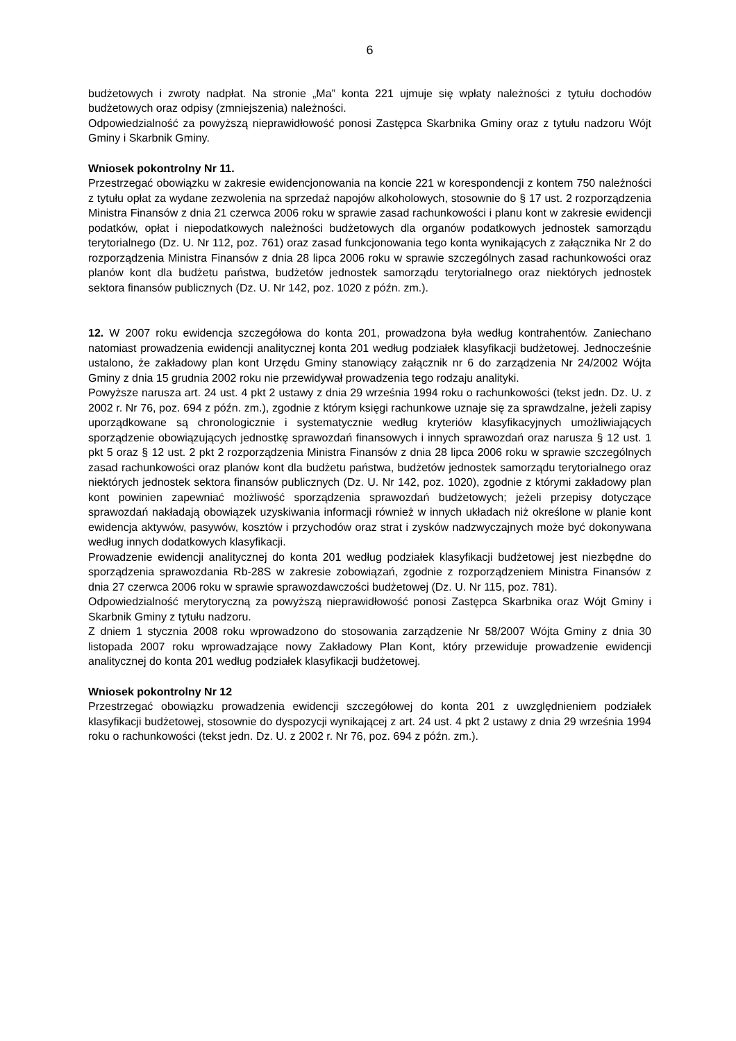6
budżetowych i zwroty nadpłat. Na stronie „Ma” konta 221 ujmuje się wpłaty należności z tytułu dochodów budżetowych oraz odpisy (zmniejszenia) należności.
Odpowiedzialność za powyższą nieprawidłowość ponosi Zastępca Skarbnika Gminy oraz z tytułu nadzoru Wójt Gminy i Skarbnik Gminy.
Wniosek pokontrolny Nr 11.
Przestrzegać obowiązku w zakresie ewidencjonowania na koncie 221 w korespondencji z kontem 750 należności z tytułu opłat za wydane zezwolenia na sprzedaż napojów alkoholowych, stosownie do § 17 ust. 2 rozporządzenia Ministra Finansów z dnia 21 czerwca 2006 roku w sprawie zasad rachunkowości i planu kont w zakresie ewidencji podatków, opłat i niepodatkowych należności budżetowych dla organów podatkowych jednostek samorządu terytorialnego (Dz. U. Nr 112, poz. 761) oraz zasad funkcjonowania tego konta wynikających z załącznika Nr 2 do rozporządzenia Ministra Finansów z dnia 28 lipca 2006 roku w sprawie szczególnych zasad rachunkowości oraz planów kont dla budżetu państwa, budżetów jednostek samorządu terytorialnego oraz niektórych jednostek sektora finansów publicznych (Dz. U. Nr 142, poz. 1020 z późn. zm.).
12. W 2007 roku ewidencja szczegółowa do konta 201, prowadzona była według kontrahentów. Zaniechano natomiast prowadzenia ewidencji analitycznej konta 201 według podziałek klasyfikacji budżetowej. Jednocześnie ustalono, że zakładowy plan kont Urzędu Gminy stanowiący załącznik nr 6 do zarządzenia Nr 24/2002 Wójta Gminy z dnia 15 grudnia 2002 roku nie przewidywał prowadzenia tego rodzaju analityki.
Powyższe narusza art. 24 ust. 4 pkt 2 ustawy z dnia 29 września 1994 roku o rachunkowości (tekst jedn. Dz. U. z 2002 r. Nr 76, poz. 694 z późn. zm.), zgodnie z którym księgi rachunkowe uznaje się za sprawdzalne, jeżeli zapisy uporządkowane są chronologicznie i systematycznie według kryteriów klasyfikacyjnych umożliwiających sporządzenie obowiązujących jednostkę sprawozdań finansowych i innych sprawozdań oraz narusza § 12 ust. 1 pkt 5 oraz § 12 ust. 2 pkt 2 rozporządzenia Ministra Finansów z dnia 28 lipca 2006 roku w sprawie szczególnych zasad rachunkowości oraz planów kont dla budżetu państwa, budżetów jednostek samorządu terytorialnego oraz niektórych jednostek sektora finansów publicznych (Dz. U. Nr 142, poz. 1020), zgodnie z którymi zakładowy plan kont powinien zapewniać możliwość sporządzenia sprawozdań budżetowych; jeżeli przepisy dotyczące sprawozdań nakładają obowiązek uzyskiwania informacji również w innych układach niż określone w planie kont ewidencja aktywów, pasywów, kosztów i przychodów oraz strat i zysków nadzwyczajnych może być dokonywana według innych dodatkowych klasyfikacji.
Prowadzenie ewidencji analitycznej do konta 201 według podziałek klasyfikacji budżetowej jest niezbędne do sporządzenia sprawozdania Rb-28S w zakresie zobowiązań, zgodnie z rozporządzeniem Ministra Finansów z dnia 27 czerwca 2006 roku w sprawie sprawozdawczości budżetowej (Dz. U. Nr 115, poz. 781).
Odpowiedzialność merytoryczną za powyższą nieprawidłowość ponosi Zastępca Skarbnika oraz Wójt Gminy i Skarbnik Gminy z tytułu nadzoru.
Z dniem 1 stycznia 2008 roku wprowadzono do stosowania zarządzenie Nr 58/2007 Wójta Gminy z dnia 30 listopada 2007 roku wprowadzające nowy Zakładowy Plan Kont, który przewiduje prowadzenie ewidencji analitycznej do konta 201 według podziałek klasyfikacji budżetowej.
Wniosek pokontrolny Nr 12
Przestrzegać obowiązku prowadzenia ewidencji szczegółowej do konta 201 z uwzględnieniem podziałek klasyfikacji budżetowej, stosownie do dyspozycji wynikającej z art. 24 ust. 4 pkt 2 ustawy z dnia 29 września 1994 roku o rachunkowości (tekst jedn. Dz. U. z 2002 r. Nr 76, poz. 694 z późn. zm.).